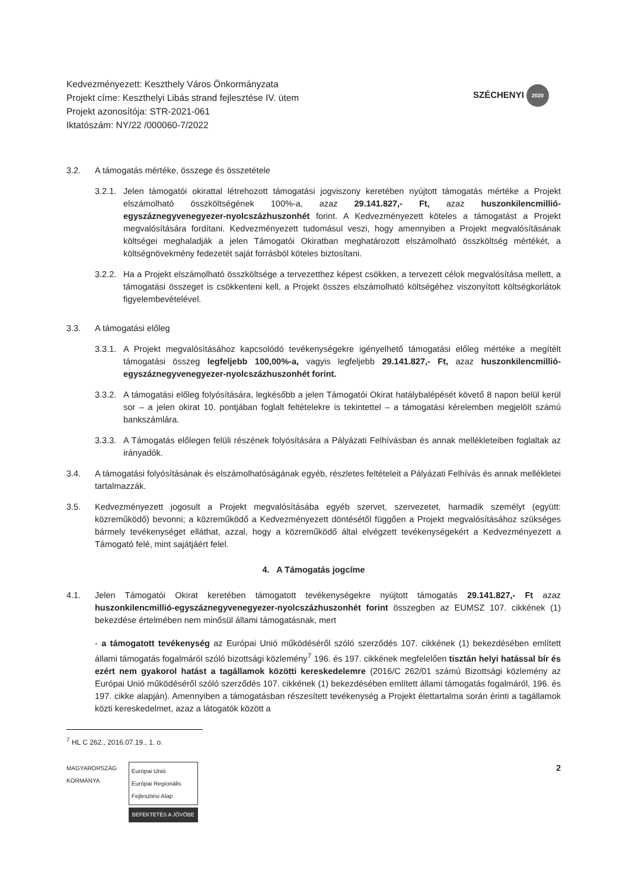Kedvezményezett: Keszthely Város Önkormányzata
Projekt címe: Keszthelyi Libás strand fejlesztése IV. ütem
Projekt azonosítója: STR-2021-061
Iktatószám: NY/22 /000060-7/2022
SZÉCHENYI 2020
3.2. A támogatás mértéke, összege és összetétele
3.2.1. Jelen támogatói okirattal létrehozott támogatási jogviszony keretében nyújtott támogatás mértéke a Projekt elszámolható összköltségének 100%-a, azaz 29.141.827,- Ft, azaz huszonkilencmillió-egyszáznegyvenegyezer-nyolcszázhuszonhét forint. A Kedvezményezett köteles a támogatást a Projekt megvalósítására fordítani. Kedvezményezett tudomásul veszi, hogy amennyiben a Projekt megvalósításának költségei meghaladják a jelen Támogatói Okiratban meghatározott elszámolható összköltség mértékét, a költségnövekmény fedezetét saját forrásból köteles biztosítani.
3.2.2. Ha a Projekt elszámolható összköltsége a tervezetthez képest csökken, a tervezett célok megvalósítása mellett, a támogatási összeget is csökkenteni kell, a Projekt összes elszámolható költségéhez viszonyított költségkorlátok figyelembevételével.
3.3. A támogatási előleg
3.3.1. A Projekt megvalósításához kapcsolódó tevékenységekre igényelhető támogatási előleg mértéke a megítélt támogatási összeg legfeljebb 100,00%-a, vagyis legfeljebb 29.141.827,- Ft, azaz huszonkilencmillió-egyszáznegyvenegyezer-nyolcszázhuszonhét forint.
3.3.2. A támogatási előleg folyósítására, legkésőbb a jelen Támogatói Okirat hatálybalépését követő 8 napon belül kerül sor – a jelen okirat 10. pontjában foglalt feltételekre is tekintettel – a támogatási kérelemben megjelölt számú bankszámlára.
3.3.3. A Támogatás előlegen felüli részének folyósítására a Pályázati Felhívásban és annak mellékleteiben foglaltak az irányadók.
3.4. A támogatási folyósításának és elszámolhatóságának egyéb, részletes feltételeit a Pályázati Felhívás és annak mellékletei tartalmazzák.
3.5. Kedvezményezett jogosult a Projekt megvalósításába egyéb szervet, szervezetet, harmadik személyt (együtt: közreműködő) bevonni; a közreműködő a Kedvezményezett döntésétől függően a Projekt megvalósításához szükséges bármely tevékenységet elláthat, azzal, hogy a közreműködő által elvégzett tevékenységekért a Kedvezményezett a Támogató felé, mint sajátjáért felel.
4. A Támogatás jogcíme
4.1. Jelen Támogatói Okirat keretében támogatott tevékenységekre nyújtott támogatás 29.141.827,- Ft azaz huszonkilencmillió-egyszáznegyvenegyezer-nyolcszázhuszonhét forint összegben az EUMSZ 107. cikkének (1) bekezdése értelmében nem minősül állami támogatásnak, mert
- a támogatott tevékenység az Európai Unió működéséről szóló szerződés 107. cikkének (1) bekezdésében említett állami támogatás fogalmáról szóló bizottsági közlemény<sup>7</sup> 196. és 197. cikkének megfelelően tisztán helyi hatással bír és ezért nem gyakorol hatást a tagállamok közötti kereskedelemre (2016/C 262/01 számú Bizottsági közlemény az Európai Unió működéséről szóló szerződés 107. cikkének (1) bekezdésében említett állami támogatás fogalmáról, 196. és 197. cikke alapján). Amennyiben a támogatásban részesített tevékenység a Projekt élettartalma során érinti a tagállamok közti kereskedelmet, azaz a látogatók között a
<sup>7</sup> HL C 262., 2016.07.19., 1. o.
MAGYARORSZÁG
KORMÁNYA
Európai Unió
Európai Regionális
Fejlesztési Alap
BEFEKTETÉS A JÖVŐBE
2